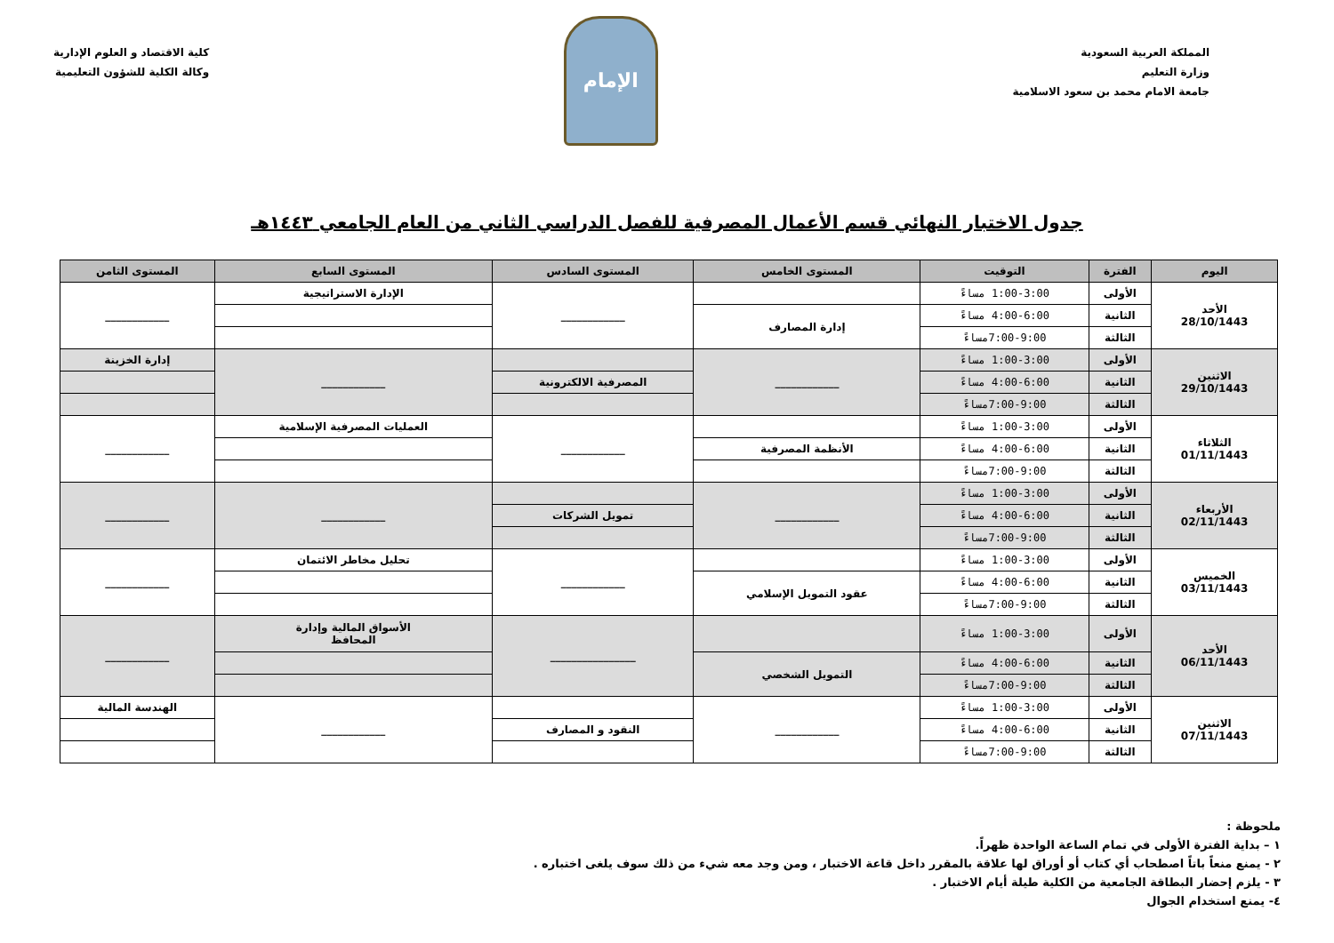المملكة العربية السعودية
وزارة التعليم
جامعة الامام محمد بن سعود الاسلامية
الإمام
كلية الاقتصاد و العلوم الإدارية
وكالة الكلية للشؤون التعليمية
جدول الاختبار النهائي قسم الأعمال المصرفية للفصل الدراسي الثاني من العام الجامعي ١٤٤٣هـ
| اليوم | الفترة | التوقيت | المستوى الخامس | المستوى السادس | المستوى السابع | المستوى الثامن |
| --- | --- | --- | --- | --- | --- | --- |
| الأحد 28/10/1443 | الأولى | 1:00-3:00 مساءً | | ____________ | الإدارة الاستراتيجية | ____________ |
| | الثانية | 4:00-6:00 مساءً | إدارة المصارف | | | |
| | الثالثة | 7:00-9:00مساءً | | | | |
| الاثنين 29/10/1443 | الأولى | 1:00-3:00 مساءً | ____________ | | ____________ | إدارة الخزينة |
| | الثانية | 4:00-6:00 مساءً | | المصرفية الالكترونية | | |
| | الثالثة | 7:00-9:00مساءً | | | | |
| الثلاثاء 01/11/1443 | الأولى | 1:00-3:00 مساءً | | ____________ | العمليات المصرفية الإسلامية | ____________ |
| | الثانية | 4:00-6:00 مساءً | الأنظمة المصرفية | | | |
| | الثالثة | 7:00-9:00مساءً | | | | |
| الأربعاء 02/11/1443 | الأولى | 1:00-3:00 مساءً | ____________ | | ____________ | ____________ |
| | الثانية | 4:00-6:00 مساءً | | تمويل الشركات | | |
| | الثالثة | 7:00-9:00مساءً | | | | |
| الخميس 03/11/1443 | الأولى | 1:00-3:00 مساءً | | ____________ | تحليل مخاطر الائتمان | ____________ |
| | الثانية | 4:00-6:00 مساءً | عقود التمويل الإسلامي | | | |
| | الثالثة | 7:00-9:00مساءً | | | | |
| الأحد 06/11/1443 | الأولى | 1:00-3:00 مساءً | | ________________ | الأسواق المالية وإدارة المحافظ | ____________ |
| | الثانية | 4:00-6:00 مساءً | التمويل الشخصي | | | |
| | الثالثة | 7:00-9:00مساءً | | | | |
| الاثنين 07/11/1443 | الأولى | 1:00-3:00 مساءً | ____________ | | ____________ | الهندسة المالية |
| | الثانية | 4:00-6:00 مساءً | | النقود و المصارف | | |
| | الثالثة | 7:00-9:00مساءً | | | | |
ملحوظة :
١ – بداية الفترة الأولى في تمام الساعة الواحدة ظهراً.
٢ - يمنع منعاً باتاً اصطحاب أي كتاب أو أوراق لها علاقة بالمقرر داخل قاعة الاختبار ، ومن وجد معه شيء من ذلك سوف يلغى اختباره .
٣ - يلزم إحضار البطاقة الجامعية من الكلية طيلة أيام الاختبار .
٤- يمنع استخدام الجوال